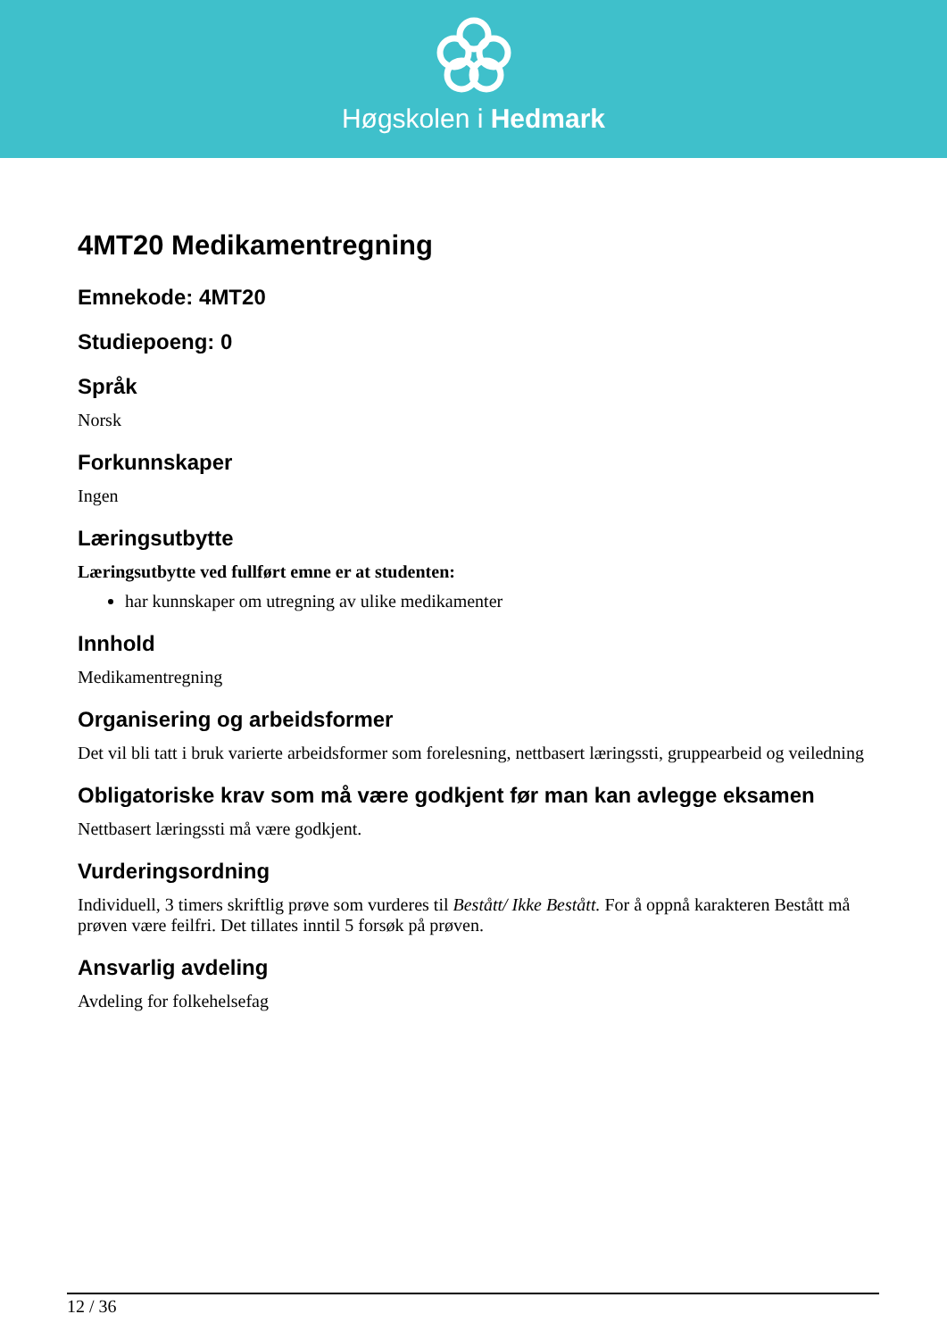Høgskolen i Hedmark
4MT20 Medikamentregning
Emnekode: 4MT20
Studiepoeng: 0
Språk
Norsk
Forkunnskaper
Ingen
Læringsutbytte
Læringsutbytte ved fullført emne er at studenten:
har kunnskaper om utregning av ulike medikamenter
Innhold
Medikamentregning
Organisering og arbeidsformer
Det vil bli tatt i bruk varierte arbeidsformer som forelesning, nettbasert læringssti, gruppearbeid og veiledning
Obligatoriske krav som må være godkjent før man kan avlegge eksamen
Nettbasert læringssti må være godkjent.
Vurderingsordning
Individuell, 3 timers skriftlig prøve som vurderes til Bestått/ Ikke Bestått. For å oppnå karakteren Bestått må prøven være feilfri. Det tillates inntil 5 forsøk på prøven.
Ansvarlig avdeling
Avdeling for folkehelsefag
12 / 36